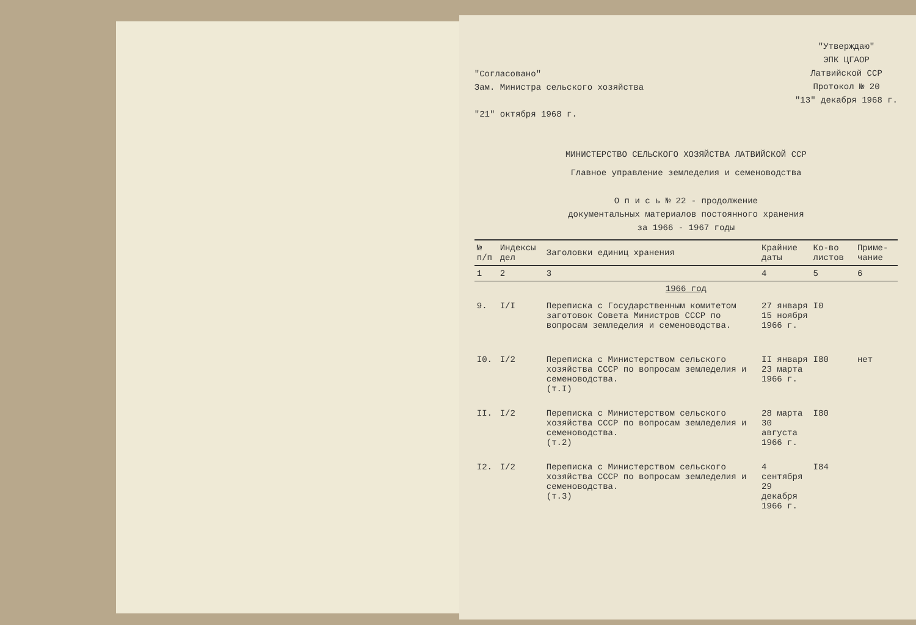"Согласовано"
Зам. Министра сельского хозяйства
"21" октября 1968 г.
"Утверждаю"
ЭПК ЦГАОР
Латвийской ССР
Протокол № 20
"13" декабря 1968 г.
МИНИСТЕРСТВО СЕЛЬСКОГО ХОЗЯЙСТВА ЛАТВИЙСКОЙ ССР
Главное управление земледелия и семеноводства
О п и с ь № 22 - продолжение
документальных материалов постоянного хранения
за 1966 - 1967 годы
| № п/п | Индексы дел | Заголовки единиц хранения | Крайние даты | Ко-во листов | Приме-чание |
| --- | --- | --- | --- | --- | --- |
| 1 | 2 | 3 | 4 | 5 | 6 |
| 1966 год | | | | | |
| 9. | I/I | Переписка с Государственным комитетом заготовок Совета Министров СССР по вопросам земледелия и семеноводства. | 27 января 15 ноября 1966 г. | I0 | |
| I0. | I/2 | Переписка с Министерством сельского хозяйства СССР по вопросам земледелия и семеноводства. (т.I) | II января 23 марта 1966 г. | I80 | нет |
| II. | I/2 | Переписка с Министерством сельского хозяйства СССР по вопросам земледелия и семеноводства. (т.2) | 28 марта 30 августа 1966 г. | I80 | |
| I2. | I/2 | Переписка с Министерством сельского хозяйства СССР по вопросам земледелия и семеноводства. (т.3) | 4 сентября 29 декабря 1966 г. | I84 | |